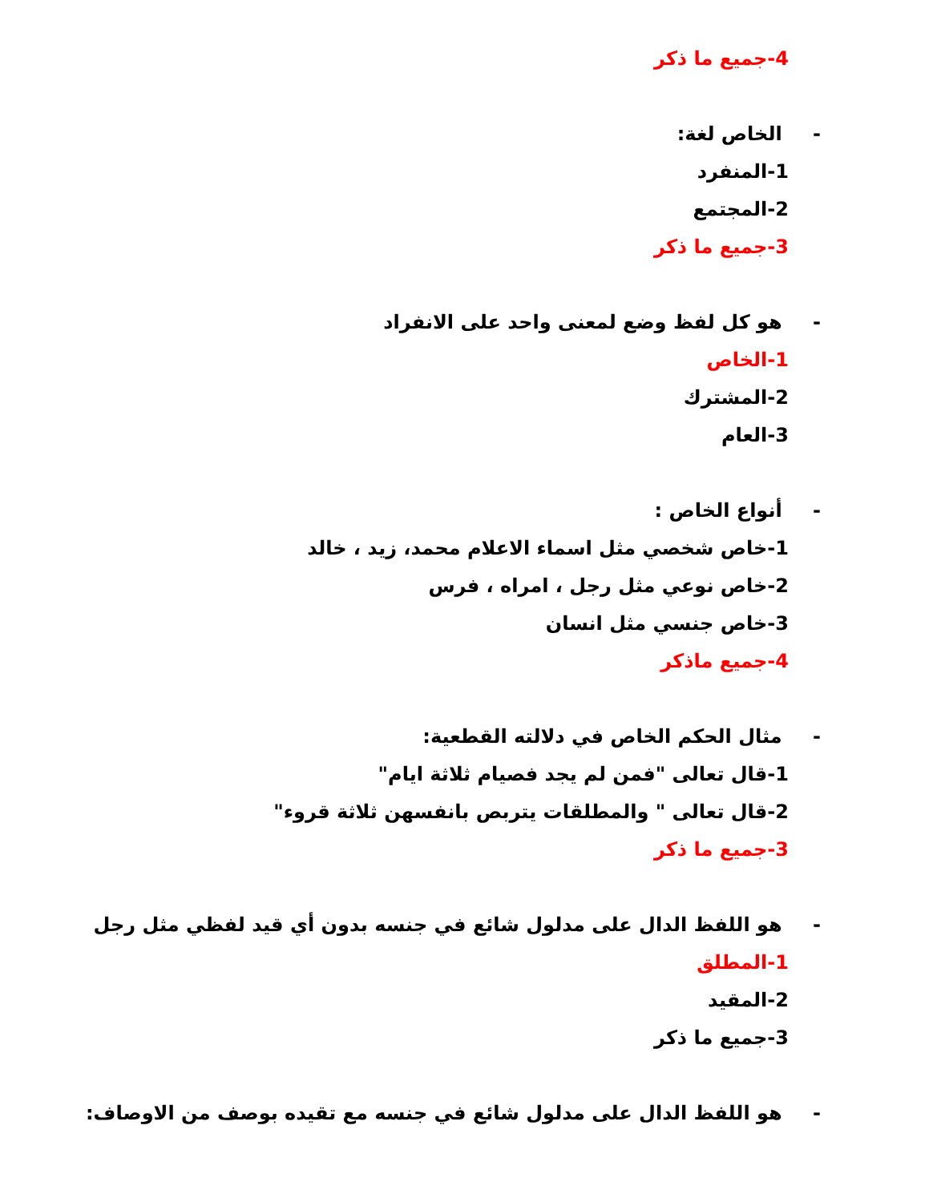4-جميع ما ذكر
- الخاص لغة:
1-المنفرد
2-المجتمع
3-جميع ما ذكر
- هو كل لفظ وضع لمعنى واحد على الانفراد
1-الخاص
2-المشترك
3-العام
- أنواع الخاص :
1-خاص شخصي مثل اسماء الاعلام محمد، زيد ، خالد
2-خاص نوعي مثل رجل ، امراه ، فرس
3-خاص جنسي مثل انسان
4-جميع ماذكر
- مثال الحكم الخاص في دلالته القطعية:
1-قال تعالى "فمن لم يجد فصيام ثلاثة ايام"
2-قال تعالى " والمطلقات يتربص بانفسهن ثلاثة قروء"
3-جميع ما ذكر
- هو اللفظ الدال على مدلول شائع في جنسه بدون أي قيد لفظي مثل رجل
1-المطلق
2-المقيد
3-جميع ما ذكر
- هو اللفظ الدال على مدلول شائع في جنسه مع تقيده بوصف من الاوصاف: